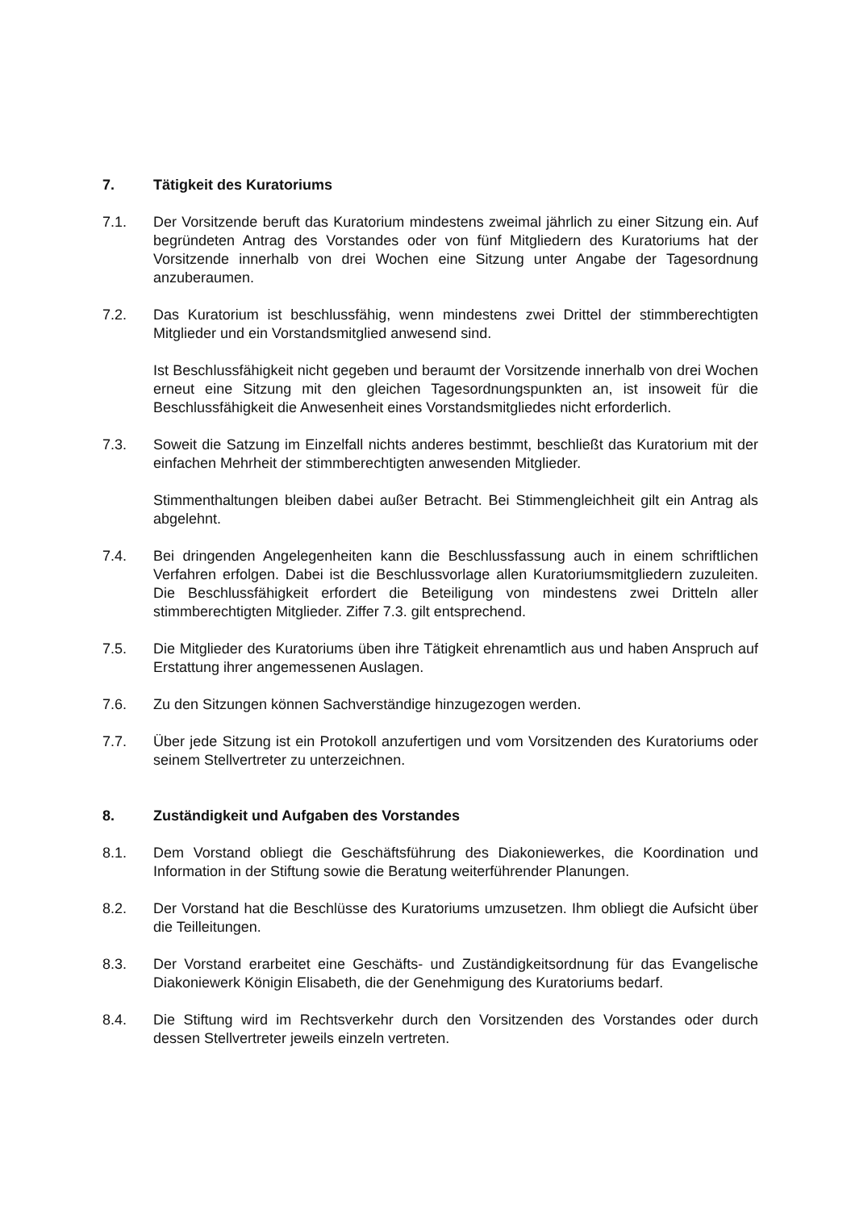7. Tätigkeit des Kuratoriums
7.1. Der Vorsitzende beruft das Kuratorium mindestens zweimal jährlich zu einer Sitzung ein. Auf begründeten Antrag des Vorstandes oder von fünf Mitgliedern des Kuratoriums hat der Vorsitzende innerhalb von drei Wochen eine Sitzung unter Angabe der Tagesordnung anzuberaumen.
7.2. Das Kuratorium ist beschlussfähig, wenn mindestens zwei Drittel der stimmberechtigten Mitglieder und ein Vorstandsmitglied anwesend sind.
Ist Beschlussfähigkeit nicht gegeben und beraumt der Vorsitzende innerhalb von drei Wochen erneut eine Sitzung mit den gleichen Tagesordnungspunkten an, ist insoweit für die Beschlussfähigkeit die Anwesenheit eines Vorstandsmitgliedes nicht erforderlich.
7.3. Soweit die Satzung im Einzelfall nichts anderes bestimmt, beschließt das Kuratorium mit der einfachen Mehrheit der stimmberechtigten anwesenden Mitglieder.
Stimmenthaltungen bleiben dabei außer Betracht. Bei Stimmengleichheit gilt ein Antrag als abgelehnt.
7.4. Bei dringenden Angelegenheiten kann die Beschlussfassung auch in einem schriftlichen Verfahren erfolgen. Dabei ist die Beschlussvorlage allen Kuratoriumsmitgliedern zuzuleiten. Die Beschlussfähigkeit erfordert die Beteiligung von mindestens zwei Dritteln aller stimmberechtigten Mitglieder. Ziffer 7.3. gilt entsprechend.
7.5. Die Mitglieder des Kuratoriums üben ihre Tätigkeit ehrenamtlich aus und haben Anspruch auf Erstattung ihrer angemessenen Auslagen.
7.6. Zu den Sitzungen können Sachverständige hinzugezogen werden.
7.7. Über jede Sitzung ist ein Protokoll anzufertigen und vom Vorsitzenden des Kuratoriums oder seinem Stellvertreter zu unterzeichnen.
8. Zuständigkeit und Aufgaben des Vorstandes
8.1. Dem Vorstand obliegt die Geschäftsführung des Diakoniewerkes, die Koordination und Information in der Stiftung sowie die Beratung weiterführender Planungen.
8.2. Der Vorstand hat die Beschlüsse des Kuratoriums umzusetzen. Ihm obliegt die Aufsicht über die Teilleitungen.
8.3. Der Vorstand erarbeitet eine Geschäfts- und Zuständigkeitsordnung für das Evangelische Diakoniewerk Königin Elisabeth, die der Genehmigung des Kuratoriums bedarf.
8.4. Die Stiftung wird im Rechtsverkehr durch den Vorsitzenden des Vorstandes oder durch dessen Stellvertreter jeweils einzeln vertreten.